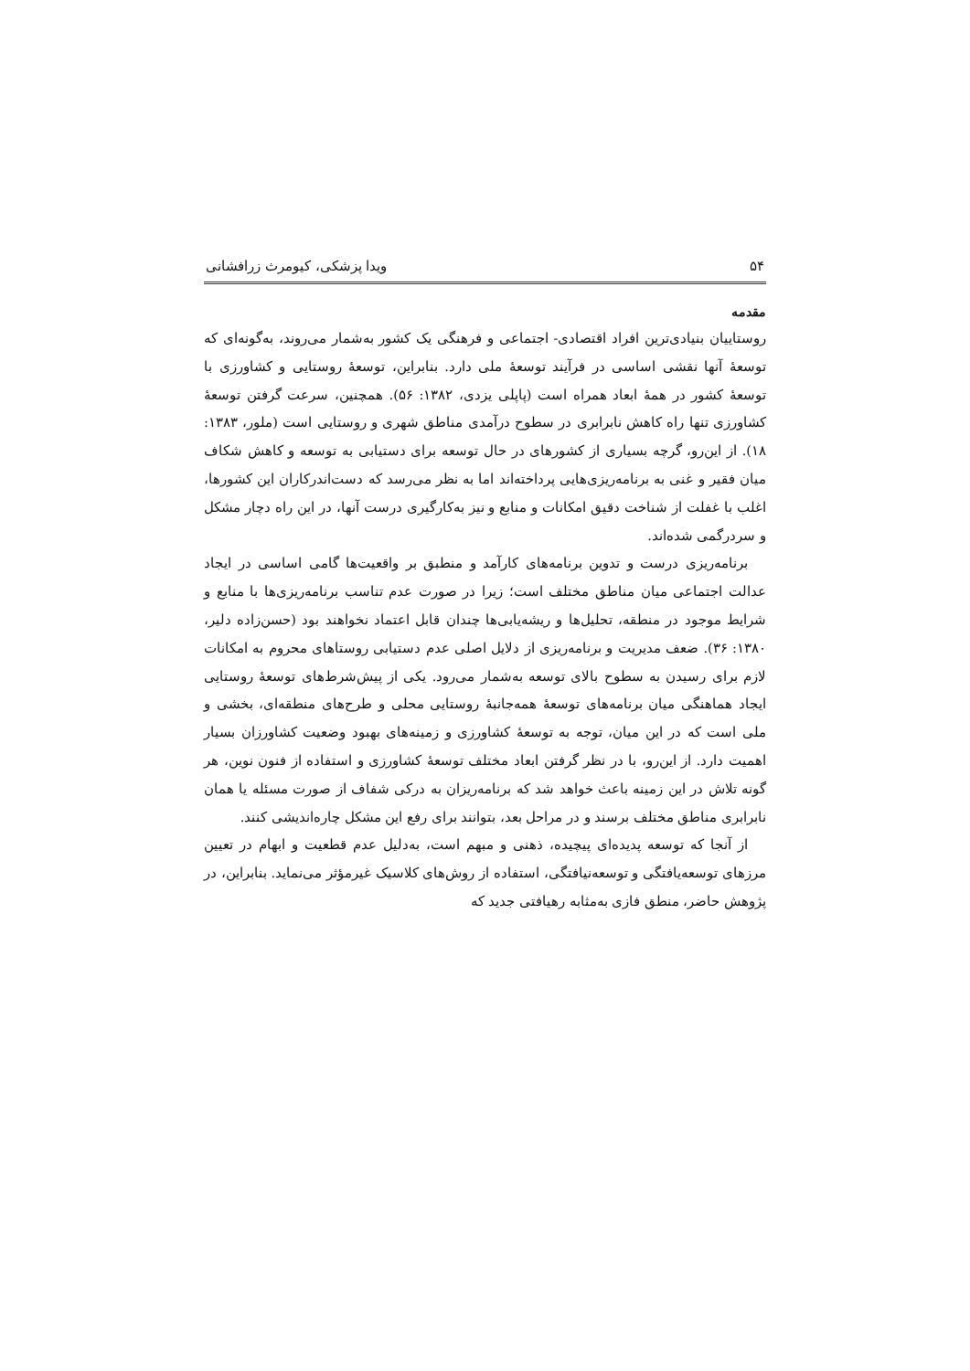۵۴ ویدا پزشکی، کیومرث زرافشانی
مقدمه
روستاییان بنیادی‌ترین افراد اقتصادی- اجتماعی و فرهنگی یک کشور به‌شمار می‌روند، به‌گونه‌ای که توسعهٔ آنها نقشی اساسی در فرآیند توسعهٔ ملی دارد. بنابراین، توسعهٔ روستایی و کشاورزی با توسعهٔ کشور در همهٔ ابعاد همراه است (پاپلی یزدی، ۱۳۸۲: ۵۶). همچنین، سرعت گرفتن توسعهٔ کشاورزی تنها راه کاهش نابرابری در سطوح درآمدی مناطق شهری و روستایی است (ملور، ۱۳۸۳: ۱۸). از این‌رو، گرچه بسیاری از کشورهای در حال توسعه برای دستیابی به توسعه و کاهش شکاف میان فقیر و غنی به برنامه‌ریزی‌هایی پرداخته‌اند اما به نظر می‌رسد که دست‌اندرکاران این کشورها، اغلب با غفلت از شناخت دقیق امکانات و منابع و نیز به‌کارگیری درست آنها، در این راه دچار مشکل و سردرگمی شده‌اند.
برنامه‌ریزی درست و تدوین برنامه‌های کارآمد و منطبق بر واقعیت‌ها گامی اساسی در ایجاد عدالت اجتماعی میان مناطق مختلف است؛ زیرا در صورت عدم تناسب برنامه‌ریزی‌ها با منابع و شرایط موجود در منطقه، تحلیل‌ها و ریشه‌یابی‌ها چندان قابل اعتماد نخواهند بود (حسن‌زاده دلیر، ۱۳۸۰: ۳۶). ضعف مدیریت و برنامه‌ریزی از دلایل اصلی عدم دستیابی روستاهای محروم به امکانات لازم برای رسیدن به سطوح بالای توسعه به‌شمار می‌رود. یکی از پیش‌شرط‌های توسعهٔ روستایی ایجاد هماهنگی میان برنامه‌های توسعهٔ همه‌جانبهٔ روستایی محلی و طرح‌های منطقه‌ای، بخشی و ملی است که در این میان، توجه به توسعهٔ کشاورزی و زمینه‌های بهبود وضعیت کشاورزان بسیار اهمیت دارد. از این‌رو، با در نظر گرفتن ابعاد مختلف توسعهٔ کشاورزی و استفاده از فنون نوین، هر گونه تلاش در این زمینه باعث خواهد شد که برنامه‌ریزان به درکی شفاف از صورت مسئله یا همان نابرابری مناطق مختلف برسند و در مراحل بعد، بتوانند برای رفع این مشکل چاره‌اندیشی کنند.
از آنجا که توسعه پدیده‌ای پیچیده، ذهنی و مبهم است، به‌دلیل عدم قطعیت و ابهام در تعیین مرزهای توسعه‌یافتگی و توسعه‌نیافتگی، استفاده از روش‌های کلاسیک غیرمؤثر می‌نماید. بنابراین، در پژوهش حاضر، منطق فازی به‌مثابه رهیافتی جدید که